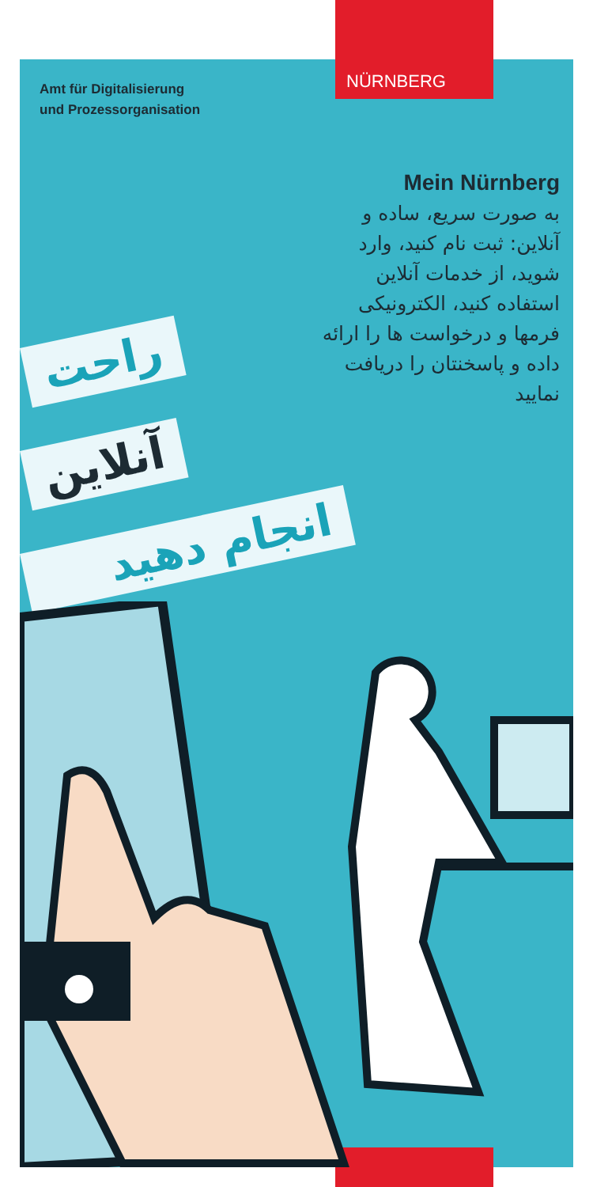NÜRNBERG
Amt für Digitalisierung
und Prozessorganisation
Mein Nürnberg
به صورت سریع، ساده و آنلاین: ثبت نام کنید، وارد شوید، از خدمات آنلاین استفاده کنید، الکترونیکی فرمها و درخواست ها را ارائه داده و پاسخنتان را دریافت نمایید
راحت
آنلاین
انجام دهید